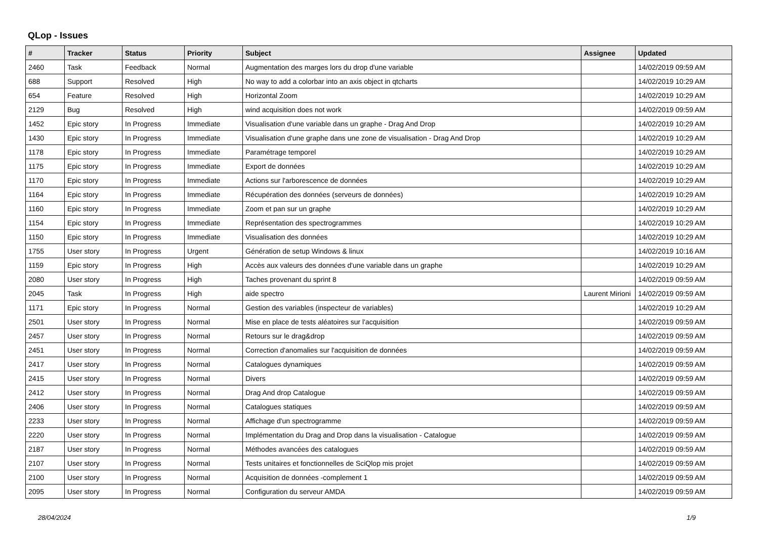QLop - Issues
| # | Tracker | Status | Priority | Subject | Assignee | Updated |
| --- | --- | --- | --- | --- | --- | --- |
| 2460 | Task | Feedback | Normal | Augmentation des marges lors du drop d'une variable | | 14/02/2019 09:59 AM |
| 688 | Support | Resolved | High | No way to add a colorbar into an axis object in qtcharts | | 14/02/2019 10:29 AM |
| 654 | Feature | Resolved | High | Horizontal Zoom | | 14/02/2019 10:29 AM |
| 2129 | Bug | Resolved | High | wind acquisition does not work | | 14/02/2019 09:59 AM |
| 1452 | Epic story | In Progress | Immediate | Visualisation d'une variable dans un graphe - Drag And Drop | | 14/02/2019 10:29 AM |
| 1430 | Epic story | In Progress | Immediate | Visualisation d'une graphe dans une zone de visualisation - Drag And Drop | | 14/02/2019 10:29 AM |
| 1178 | Epic story | In Progress | Immediate | Paramétrage temporel | | 14/02/2019 10:29 AM |
| 1175 | Epic story | In Progress | Immediate | Export de données | | 14/02/2019 10:29 AM |
| 1170 | Epic story | In Progress | Immediate | Actions sur l'arborescence de données | | 14/02/2019 10:29 AM |
| 1164 | Epic story | In Progress | Immediate | Récupération des données (serveurs de données) | | 14/02/2019 10:29 AM |
| 1160 | Epic story | In Progress | Immediate | Zoom et pan sur un graphe | | 14/02/2019 10:29 AM |
| 1154 | Epic story | In Progress | Immediate | Représentation des spectrogrammes | | 14/02/2019 10:29 AM |
| 1150 | Epic story | In Progress | Immediate | Visualisation des données | | 14/02/2019 10:29 AM |
| 1755 | User story | In Progress | Urgent | Génération de setup Windows & linux | | 14/02/2019 10:16 AM |
| 1159 | Epic story | In Progress | High | Accès aux valeurs des données d'une variable dans un graphe | | 14/02/2019 10:29 AM |
| 2080 | User story | In Progress | High | Taches provenant du sprint 8 | | 14/02/2019 09:59 AM |
| 2045 | Task | In Progress | High | aide spectro | Laurent Mirioni | 14/02/2019 09:59 AM |
| 1171 | Epic story | In Progress | Normal | Gestion des variables (inspecteur de variables) | | 14/02/2019 10:29 AM |
| 2501 | User story | In Progress | Normal | Mise en place de tests aléatoires sur l'acquisition | | 14/02/2019 09:59 AM |
| 2457 | User story | In Progress | Normal | Retours sur le drag&drop | | 14/02/2019 09:59 AM |
| 2451 | User story | In Progress | Normal | Correction d'anomalies sur l'acquisition de données | | 14/02/2019 09:59 AM |
| 2417 | User story | In Progress | Normal | Catalogues dynamiques | | 14/02/2019 09:59 AM |
| 2415 | User story | In Progress | Normal | Divers | | 14/02/2019 09:59 AM |
| 2412 | User story | In Progress | Normal | Drag And drop Catalogue | | 14/02/2019 09:59 AM |
| 2406 | User story | In Progress | Normal | Catalogues statiques | | 14/02/2019 09:59 AM |
| 2233 | User story | In Progress | Normal | Affichage d'un spectrogramme | | 14/02/2019 09:59 AM |
| 2220 | User story | In Progress | Normal | Implémentation du Drag and Drop dans la visualisation - Catalogue | | 14/02/2019 09:59 AM |
| 2187 | User story | In Progress | Normal | Méthodes avancées des catalogues | | 14/02/2019 09:59 AM |
| 2107 | User story | In Progress | Normal | Tests unitaires et fonctionnelles de SciQlop mis projet | | 14/02/2019 09:59 AM |
| 2100 | User story | In Progress | Normal | Acquisition de données -complement 1 | | 14/02/2019 09:59 AM |
| 2095 | User story | In Progress | Normal | Configuration du serveur AMDA | | 14/02/2019 09:59 AM |
28/04/2024 1/9